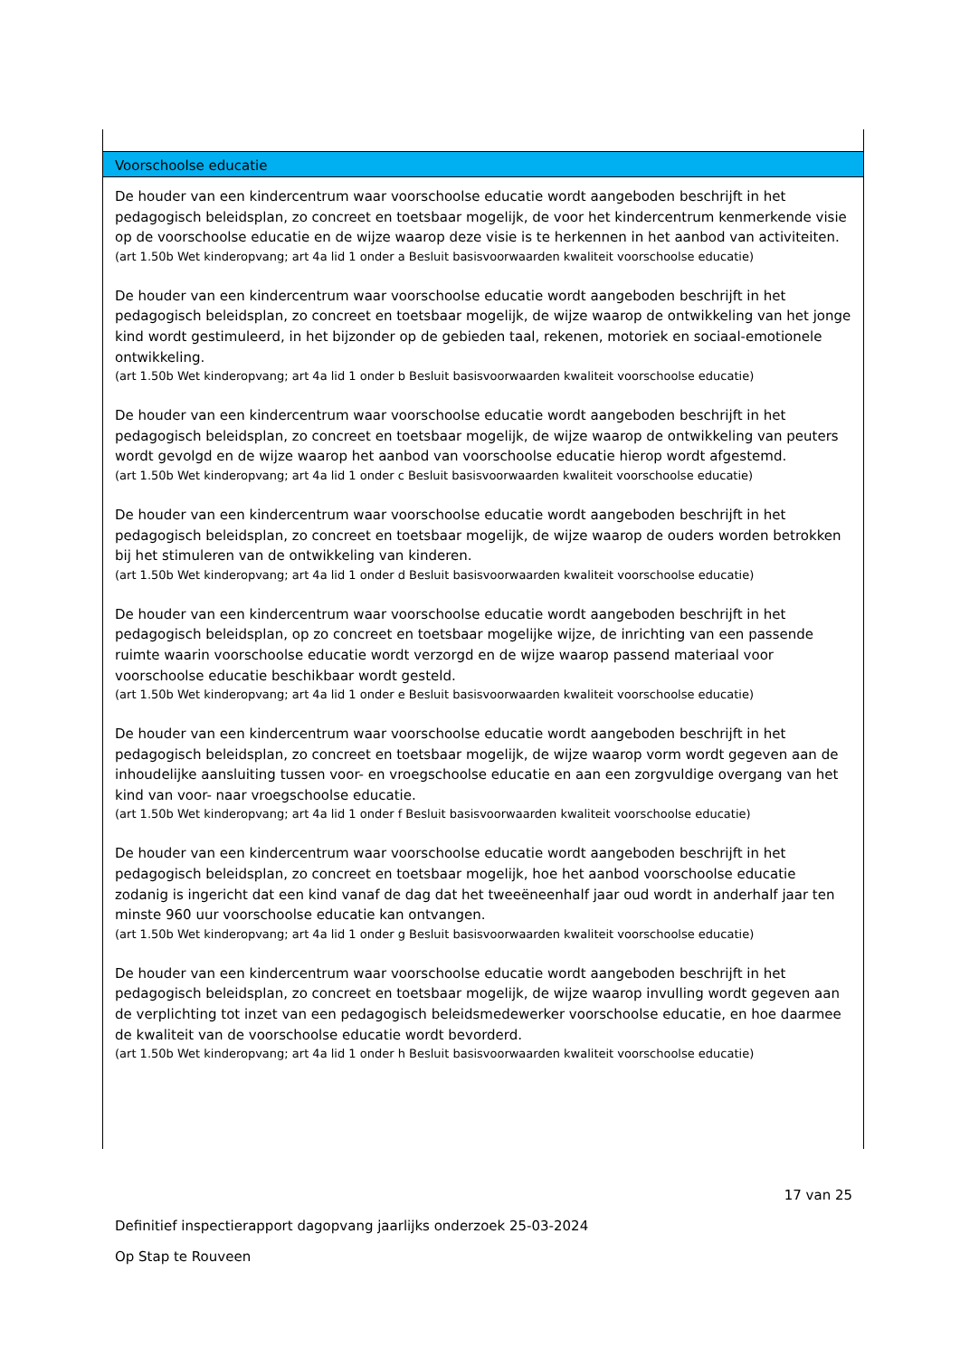Voorschoolse educatie
De houder van een kindercentrum waar voorschoolse educatie wordt aangeboden beschrijft in het pedagogisch beleidsplan, zo concreet en toetsbaar mogelijk, de voor het kindercentrum kenmerkende visie op de voorschoolse educatie en de wijze waarop deze visie is te herkennen in het aanbod van activiteiten.
(art 1.50b Wet kinderopvang; art 4a lid 1 onder a Besluit basisvoorwaarden kwaliteit voorschoolse educatie)
De houder van een kindercentrum waar voorschoolse educatie wordt aangeboden beschrijft in het pedagogisch beleidsplan, zo concreet en toetsbaar mogelijk, de wijze waarop de ontwikkeling van het jonge kind wordt gestimuleerd, in het bijzonder op de gebieden taal, rekenen, motoriek en sociaal-emotionele ontwikkeling.
(art 1.50b Wet kinderopvang; art 4a lid 1 onder b Besluit basisvoorwaarden kwaliteit voorschoolse educatie)
De houder van een kindercentrum waar voorschoolse educatie wordt aangeboden beschrijft in het pedagogisch beleidsplan, zo concreet en toetsbaar mogelijk, de wijze waarop de ontwikkeling van peuters wordt gevolgd en de wijze waarop het aanbod van voorschoolse educatie hierop wordt afgestemd.
(art 1.50b Wet kinderopvang; art 4a lid 1 onder c Besluit basisvoorwaarden kwaliteit voorschoolse educatie)
De houder van een kindercentrum waar voorschoolse educatie wordt aangeboden beschrijft in het pedagogisch beleidsplan, zo concreet en toetsbaar mogelijk, de wijze waarop de ouders worden betrokken bij het stimuleren van de ontwikkeling van kinderen.
(art 1.50b Wet kinderopvang; art 4a lid 1 onder d Besluit basisvoorwaarden kwaliteit voorschoolse educatie)
De houder van een kindercentrum waar voorschoolse educatie wordt aangeboden beschrijft in het pedagogisch beleidsplan, op zo concreet en toetsbaar mogelijke wijze, de inrichting van een passende ruimte waarin voorschoolse educatie wordt verzorgd en de wijze waarop passend materiaal voor voorschoolse educatie beschikbaar wordt gesteld.
(art 1.50b Wet kinderopvang; art 4a lid 1 onder e Besluit basisvoorwaarden kwaliteit voorschoolse educatie)
De houder van een kindercentrum waar voorschoolse educatie wordt aangeboden beschrijft in het pedagogisch beleidsplan, zo concreet en toetsbaar mogelijk, de wijze waarop vorm wordt gegeven aan de inhoudelijke aansluiting tussen voor- en vroegschoolse educatie en aan een zorgvuldige overgang van het kind van voor- naar vroegschoolse educatie.
(art 1.50b Wet kinderopvang; art 4a lid 1 onder f Besluit basisvoorwaarden kwaliteit voorschoolse educatie)
De houder van een kindercentrum waar voorschoolse educatie wordt aangeboden beschrijft in het pedagogisch beleidsplan, zo concreet en toetsbaar mogelijk, hoe het aanbod voorschoolse educatie zodanig is ingericht dat een kind vanaf de dag dat het tweeëneenhalf jaar oud wordt in anderhalf jaar ten minste 960 uur voorschoolse educatie kan ontvangen.
(art 1.50b Wet kinderopvang; art 4a lid 1 onder g Besluit basisvoorwaarden kwaliteit voorschoolse educatie)
De houder van een kindercentrum waar voorschoolse educatie wordt aangeboden beschrijft in het pedagogisch beleidsplan, zo concreet en toetsbaar mogelijk, de wijze waarop invulling wordt gegeven aan de verplichting tot inzet van een pedagogisch beleidsmedewerker voorschoolse educatie, en hoe daarmee de kwaliteit van de voorschoolse educatie wordt bevorderd.
(art 1.50b Wet kinderopvang; art 4a lid 1 onder h Besluit basisvoorwaarden kwaliteit voorschoolse educatie)
17 van 25
Definitief inspectierapport dagopvang jaarlijks onderzoek 25-03-2024
Op Stap te Rouveen